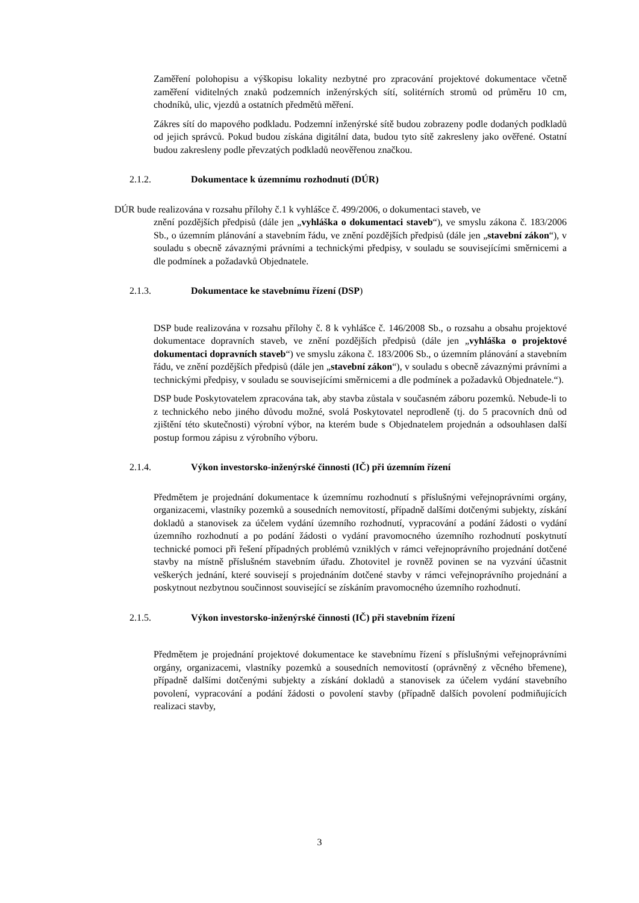Zaměření polohopisu a výškopisu lokality nezbytné pro zpracování projektové dokumentace včetně zaměření viditelných znaků podzemních inženýrských sítí, solitérních stromů od průměru 10 cm, chodníků, ulic, vjezdů a ostatních předmětů měření.
Zákres sítí do mapového podkladu. Podzemní inženýrské sítě budou zobrazeny podle dodaných podkladů od jejich správců. Pokud budou získána digitální data, budou tyto sítě zakresleny jako ověřené. Ostatní budou zakresleny podle převzatých podkladů neověřenou značkou.
2.1.2. Dokumentace k územnímu rozhodnutí (DÚR)
DÚR bude realizována v rozsahu přílohy č.1 k vyhlášce č. 499/2006, o dokumentaci staveb, ve
znění pozdějších předpisů (dále jen „vyhláška o dokumentaci staveb“), ve smyslu zákona č. 183/2006 Sb., o územním plánování a stavebním řádu, ve znění pozdějších předpisů (dále jen „stavební zákon“), v souladu s obecně závaznými právními a technickými předpisy, v souladu se souvisejícími směrnicemi a dle podmínek a požadavků Objednatele.
2.1.3. Dokumentace ke stavebnímu řízení (DSP)
DSP bude realizována v rozsahu přílohy č. 8 k vyhlášce č. 146/2008 Sb., o rozsahu a obsahu projektové dokumentace dopravních staveb, ve znění pozdějších předpisů (dále jen „vyhláška o projektové dokumentaci dopravních staveb“) ve smyslu zákona č. 183/2006 Sb., o územním plánování a stavebním řádu, ve znění pozdějších předpisů (dále jen „stavební zákon“), v souladu s obecně závaznými právními a technickými předpisy, v souladu se souvisejícími směrnicemi a dle podmínek a požadavků Objednatele.“).
DSP bude Poskytovatelem zpracována tak, aby stavba zůstala v současném záboru pozemků. Nebude-li to z technického nebo jiného důvodu možné, svolá Poskytovatel neprodleně (tj. do 5 pracovních dnů od zjištění této skutečnosti) výrobní výbor, na kterém bude s Objednatelem projednán a odsouhlasen další postup formou zápisu z výrobního výboru.
2.1.4. Výkon investorsko-inženýrské činnosti (IČ) při územním řízení
Předmětem je projednání dokumentace k územnímu rozhodnutí s příslušnými veřejnoprávními orgány, organizacemi, vlastníky pozemků a sousedních nemovitostí, případně dalšími dotčenými subjekty, získání dokladů a stanovisek za účelem vydání územního rozhodnutí, vypracování a podání žádosti o vydání územního rozhodnutí a po podání žádosti o vydání pravomocného územního rozhodnutí poskytnutí technické pomoci při řešení případných problémů vzniklých v rámci veřejnoprávního projednání dotčené stavby na místně příslušném stavebním úřadu. Zhotovitel je rovněž povinen se na vyzvání účastnit veškerých jednání, které souvisejí s projednáním dotčené stavby v rámci veřejnoprávního projednání a poskytnout nezbytnou součinnost související se získáním pravomocného územního rozhodnutí.
2.1.5. Výkon investorsko-inženýrské činnosti (IČ) při stavebním řízení
Předmětem je projednání projektové dokumentace ke stavebnímu řízení s příslušnými veřejnoprávními orgány, organizacemi, vlastníky pozemků a sousedních nemovitostí (oprávněný z věcného břemene), případně dalšími dotčenými subjekty a získání dokladů a stanovisek za účelem vydání stavebního povolení, vypracování a podání žádosti o povolení stavby (případně dalších povolení podmiňujících realizaci stavby,
3